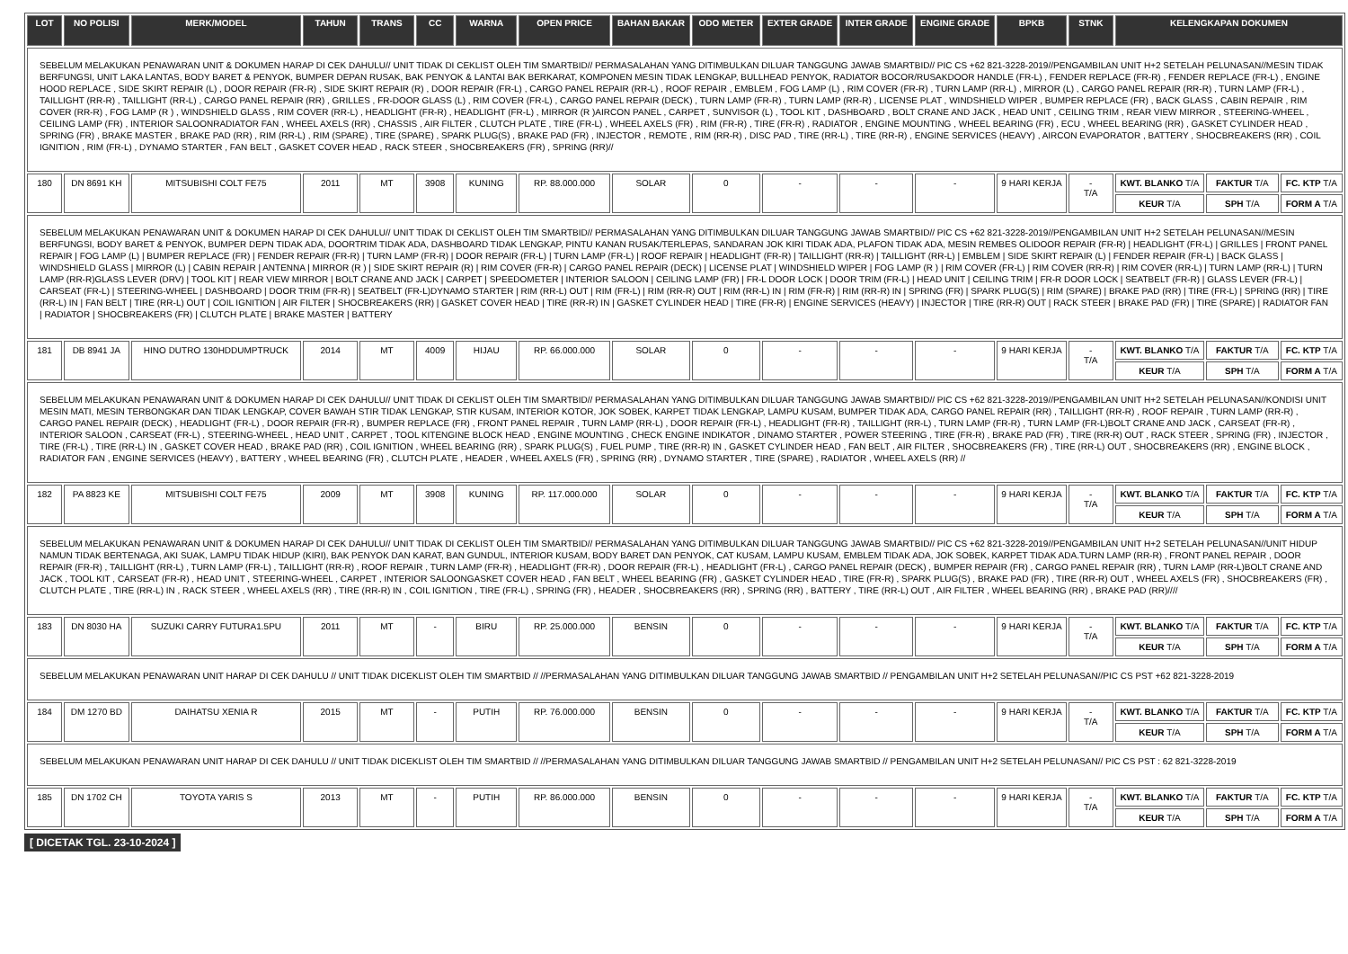| LOT | NO POLISI | MERK/MODEL | TAHUN | TRANS | CC | WARNA | OPEN PRICE | BAHAN BAKAR | ODO METER | EXTER GRADE | INTER GRADE | ENGINE GRADE | BPKB | STNK | KELENGKAPAN DOKUMEN | | |
| --- | --- | --- | --- | --- | --- | --- | --- | --- | --- | --- | --- | --- | --- | --- | --- | --- | --- |
| SEBELUM MELAKUKAN PENAWARAN UNIT & DOKUMEN HARAP DI CEK DAHULU// UNIT TIDAK DI CEKLIST OLEH TIM SMARTBID// PERMASALAHAN YANG DITIMBULKAN DILUAR TANGGUNG JAWAB SMARTBID// PIC CS +62 821-3228-2019//PENGAMBILAN UNIT H+2 SETELAH PELUNASAN//MESIN TIDAK BERFUNGSI, UNIT LAKA LANTAS, BODY BARET & PENYOK, BUMPER DEPAN RUSAK, BAK PENYOK & LANTAI BAK BERKARAT, KOMPONEN MESIN TIDAK LENGKAP, BULLHEAD PENYOK, RADIATOR BOCOR/RUSAKDOOR HANDLE (FR-L) , FENDER REPLACE (FR-R) , FENDER REPLACE (FR-L) , ENGINE HOOD REPLACE , SIDE SKIRT REPAIR (L) , DOOR REPAIR (FR-R) , SIDE SKIRT REPAIR (R) , DOOR REPAIR (FR-L) , CARGO PANEL REPAIR (RR-L) , ROOF REPAIR , EMBLEM , FOG LAMP (L) , RIM COVER (FR-R) , TURN LAMP (RR-L) , MIRROR (L) , CARGO PANEL REPAIR (RR-R) , TURN LAMP (FR-L) , TAILLIGHT (RR-R) , TAILLIGHT (RR-L) , CARGO PANEL REPAIR (RR) , GRILLES , FR-DOOR GLASS (L) , RIM COVER (FR-L) , CARGO PANEL REPAIR (DECK) , TURN LAMP (FR-R) , TURN LAMP (RR-R) , LICENSE PLAT , WINDSHIELD WIPER , BUMPER REPLACE (FR) , BACK GLASS , CABIN REPAIR , RIM COVER (RR-R) , FOG LAMP (R ) , WINDSHIELD GLASS , RIM COVER (RR-L) , HEADLIGHT (FR-R) , HEADLIGHT (FR-L) , MIRROR (R )AIRCON PANEL , CARPET , SUNVISOR (L) , TOOL KIT , DASHBOARD , BOLT CRANE AND JACK , HEAD UNIT , CEILING TRIM , REAR VIEW MIRROR , STEERING-WHEEL , CEILING LAMP (FR) , INTERIOR SALOONRADIATOR FAN , WHEEL AXELS (RR) , CHASSIS , AIR FILTER , CLUTCH PLATE , TIRE (FR-L) , WHEEL AXELS (FR) , RIM (FR-R) , TIRE (FR-R) , RADIATOR , ENGINE MOUNTING , WHEEL BEARING (FR) , ECU , WHEEL BEARING (RR) , GASKET CYLINDER HEAD , SPRING (FR) , BRAKE MASTER , BRAKE PAD (RR) , RIM (RR-L) , RIM (SPARE) , TIRE (SPARE) , SPARK PLUG(S) , BRAKE PAD (FR) , INJECTOR , REMOTE , RIM (RR-R) , DISC PAD , TIRE (RR-L) , TIRE (RR-R) , ENGINE SERVICES (HEAVY) , AIRCON EVAPORATOR , BATTERY , SHOCBREAKERS (RR) , COIL IGNITION , RIM (FR-L) , DYNAMO STARTER , FAN BELT , GASKET COVER HEAD , RACK STEER , SHOCBREAKERS (FR) , SPRING (RR)// | | | | | | | | | | | | | | | | | |
| 180 | DN 8691 KH | MITSUBISHI COLT FE75 | 2011 | MT | 3908 | KUNING | RP. 88.000.000 | SOLAR | 0 | - | - | - | 9 HARI KERJA | - T/A | KWT. BLANKO T/A | FAKTUR T/A | FC. KTP T/A |
| | | | | | | | | | | | | | | | KEUR T/A | SPH T/A | FORM A T/A |
| SEBELUM MELAKUKAN PENAWARAN UNIT & DOKUMEN HARAP DI CEK DAHULU// UNIT TIDAK DI CEKLIST OLEH TIM SMARTBID// PERMASALAHAN YANG DITIMBULKAN DILUAR TANGGUNG JAWAB SMARTBID// PIC CS +62 821-3228-2019//PENGAMBILAN UNIT H+2 SETELAH PELUNASAN//MESIN BERFUNGSI, BODY BARET & PENYOK, BUMPER DEPN TIDAK ADA, DOORTRIM TIDAK ADA, DASHBOARD TIDAK LENGKAP, PINTU KANAN RUSAK/TERLEPAS, SANDARAN JOK KIRI TIDAK ADA, PLAFON TIDAK ADA, MESIN REMBES OLIDOOR REPAIR (FR-R) / HEADLIGHT (FR-L) / GRILLES / FRONT PANEL REPAIR / FOG LAMP (L) / BUMPER REPLACE (FR) / FENDER REPAIR (FR-R) / TURN LAMP (FR-R) / DOOR REPAIR (FR-L) / TURN LAMP (FR-L) / ROOF REPAIR / HEADLIGHT (FR-R) / TAILLIGHT (RR-R) / TAILLIGHT (RR-L) / EMBLEM / SIDE SKIRT REPAIR (L) / FENDER REPAIR (FR-L) / BACK GLASS / WINDSHIELD GLASS / MIRROR (L) / CABIN REPAIR / ANTENNA / MIRROR (R ) / SIDE SKIRT REPAIR (R) / RIM COVER (FR-R) / CARGO PANEL REPAIR (DECK) / LICENSE PLAT / WINDSHIELD WIPER / FOG LAMP (R ) / RIM COVER (FR-L) / RIM COVER (RR-R) / RIM COVER (RR-L) / TURN LAMP (RR-L) / TURN LAMP (RR-R)GLASS LEVER (DRV) / TOOL KIT / REAR VIEW MIRROR / BOLT CRANE AND JACK / CARPET / SPEEDOMETER / INTERIOR SALOON / CEILING LAMP (FR) / FR-L DOOR LOCK / DOOR TRIM (FR-L) / HEAD UNIT / CEILING TRIM / FR-R DOOR LOCK / SEATBELT (FR-R) / GLASS LEVER (FR-L) / CARSEAT (FR-L) / STEERING-WHEEL / DASHBOARD / DOOR TRIM (FR-R) / SEATBELT (FR-L)DYNAMO STARTER / RIM (RR-L) OUT / RIM (FR-L) / RIM (RR-R) OUT / RIM (RR-L) IN / RIM (FR-R) / RIM (RR-R) IN / SPRING (FR) / SPARK PLUG(S) / RIM (SPARE) / BRAKE PAD (RR) / TIRE (FR-L) / SPRING (RR) / TIRE (RR-L) IN / FAN BELT / TIRE (RR-L) OUT / COIL IGNITION / AIR FILTER / SHOCBREAKERS (RR) / GASKET COVER HEAD / TIRE (RR-R) IN / GASKET CYLINDER HEAD / TIRE (FR-R) / ENGINE SERVICES (HEAVY) / INJECTOR / TIRE (RR-R) OUT / RACK STEER / BRAKE PAD (FR) / TIRE (SPARE) / RADIATOR FAN / RADIATOR / SHOCBREAKERS (FR) / CLUTCH PLATE / BRAKE MASTER / BATTERY | | | | | | | | | | | | | | | | | |
| 181 | DB 8941 JA | HINO DUTRO 130HDDUMPTRUCK | 2014 | MT | 4009 | HIJAU | RP. 66.000.000 | SOLAR | 0 | - | - | - | 9 HARI KERJA | - T/A | KWT. BLANKO T/A | FAKTUR T/A | FC. KTP T/A |
| | | | | | | | | | | | | | | | KEUR T/A | SPH T/A | FORM A T/A |
| SEBELUM MELAKUKAN PENAWARAN UNIT & DOKUMEN HARAP DI CEK DAHULU// UNIT TIDAK DI CEKLIST OLEH TIM SMARTBID// PERMASALAHAN YANG DITIMBULKAN DILUAR TANGGUNG JAWAB SMARTBID// PIC CS +62 821-3228-2019//PENGAMBILAN UNIT H+2 SETELAH PELUNASAN//KONDISI UNIT MESIN MATI, MESIN TERBONGKAR DAN TIDAK LENGKAP, COVER BAWAH STIR TIDAK LENGKAP, STIR KUSAM, INTERIOR KOTOR, JOK SOBEK, KARPET TIDAK LENGKAP, LAMPU KUSAM, BUMPER TIDAK ADA, CARGO PANEL REPAIR (RR) , TAILLIGHT (RR-R) , ROOF REPAIR , TURN LAMP (RR-R) , CARGO PANEL REPAIR (DECK) , HEADLIGHT (FR-L) , DOOR REPAIR (FR-R) , BUMPER REPLACE (FR) , FRONT PANEL REPAIR , TURN LAMP (RR-L) , DOOR REPAIR (FR-L) , HEADLIGHT (FR-R) , TAILLIGHT (RR-L) , TURN LAMP (FR-R) , TURN LAMP (FR-L)BOLT CRANE AND JACK , CARSEAT (FR-R) , INTERIOR SALOON , CARSEAT (FR-L) , STEERING-WHEEL , HEAD UNIT , CARPET , TOOL KITENGINE BLOCK HEAD , ENGINE MOUNTING , CHECK ENGINE INDIKATOR , DINAMO STARTER , POWER STEERING , TIRE (FR-R) , BRAKE PAD (FR) , TIRE (RR-R) OUT , RACK STEER , SPRING (FR) , INJECTOR , TIRE (FR-L) , TIRE (RR-L) IN , GASKET COVER HEAD , BRAKE PAD (RR) , COIL IGNITION , WHEEL BEARING (RR) , SPARK PLUG(S) , FUEL PUMP , TIRE (RR-R) IN , GASKET CYLINDER HEAD , FAN BELT , AIR FILTER , SHOCBREAKERS (FR) , TIRE (RR-L) OUT , SHOCBREAKERS (RR) , ENGINE BLOCK , RADIATOR FAN , ENGINE SERVICES (HEAVY) , BATTERY , WHEEL BEARING (FR) , CLUTCH PLATE , HEADER , WHEEL AXELS (FR) , SPRING (RR) , DYNAMO STARTER , TIRE (SPARE) , RADIATOR , WHEEL AXELS (RR) // | | | | | | | | | | | | | | | | | |
| 182 | PA 8823 KE | MITSUBISHI COLT FE75 | 2009 | MT | 3908 | KUNING | RP. 117.000.000 | SOLAR | 0 | - | - | - | 9 HARI KERJA | - T/A | KWT. BLANKO T/A | FAKTUR T/A | FC. KTP T/A |
| | | | | | | | | | | | | | | | KEUR T/A | SPH T/A | FORM A T/A |
| SEBELUM MELAKUKAN PENAWARAN UNIT & DOKUMEN HARAP DI CEK DAHULU// UNIT TIDAK DI CEKLIST OLEH TIM SMARTBID// PERMASALAHAN YANG DITIMBULKAN DILUAR TANGGUNG JAWAB SMARTBID// PIC CS +62 821-3228-2019//PENGAMBILAN UNIT H+2 SETELAH PELUNASAN//UNIT HIDUP NAMUN TIDAK BERTENAGA, AKI SUAK, LAMPU TIDAK HIDUP (KIRI), BAK PENYOK DAN KARAT, BAN GUNDUL, INTERIOR KUSAM, BODY BARET DAN PENYOK, CAT KUSAM, LAMPU KUSAM, EMBLEM TIDAK ADA, JOK SOBEK, KARPET TIDAK ADA.TURN LAMP (RR-R) , FRONT PANEL REPAIR , DOOR REPAIR (FR-R) , TAILLIGHT (RR-L) , TURN LAMP (FR-L) , TAILLIGHT (RR-R) , ROOF REPAIR , TURN LAMP (FR-R) , HEADLIGHT (FR-R) , DOOR REPAIR (FR-L) , HEADLIGHT (FR-L) , CARGO PANEL REPAIR (DECK) , BUMPER REPAIR (FR) , CARGO PANEL REPAIR (RR) , TURN LAMP (RR-L)BOLT CRANE AND JACK , TOOL KIT , CARSEAT (FR-R) , HEAD UNIT , STEERING-WHEEL , CARPET , INTERIOR SALOONGASKET COVER HEAD , FAN BELT , WHEEL BEARING (FR) , GASKET CYLINDER HEAD , TIRE (FR-R) , SPARK PLUG(S) , BRAKE PAD (FR) , TIRE (RR-R) OUT , WHEEL AXELS (FR) , SHOCBREAKERS (FR) , CLUTCH PLATE , TIRE (RR-L) IN , RACK STEER , WHEEL AXELS (RR) , TIRE (RR-R) IN , COIL IGNITION , TIRE (FR-L) , SPRING (FR) , HEADER , SHOCBREAKERS (RR) , SPRING (RR) , BATTERY , TIRE (RR-L) OUT , AIR FILTER , WHEEL BEARING (RR) , BRAKE PAD (RR)//// | | | | | | | | | | | | | | | | | |
| 183 | DN 8030 HA | SUZUKI CARRY FUTURA1.5PU | 2011 | MT | - | BIRU | RP. 25.000.000 | BENSIN | 0 | - | - | - | 9 HARI KERJA | - T/A | KWT. BLANKO T/A | FAKTUR T/A | FC. KTP T/A |
| | | | | | | | | | | | | | | | KEUR T/A | SPH T/A | FORM A T/A |
| SEBELUM MELAKUKAN PENAWARAN UNIT HARAP DI CEK DAHULU // UNIT TIDAK DICEKLIST OLEH TIM SMARTBID // //PERMASALAHAN YANG DITIMBULKAN DILUAR TANGGUNG JAWAB SMARTBID // PENGAMBILAN UNIT H+2 SETELAH PELUNASAN//PIC CS PST +62 821-3228-2019 | | | | | | | | | | | | | | | | | |
| 184 | DM 1270 BD | DAIHATSU XENIA R | 2015 | MT | - | PUTIH | RP. 76.000.000 | BENSIN | 0 | - | - | - | 9 HARI KERJA | - T/A | KWT. BLANKO T/A | FAKTUR T/A | FC. KTP T/A |
| | | | | | | | | | | | | | | | KEUR T/A | SPH T/A | FORM A T/A |
| SEBELUM MELAKUKAN PENAWARAN UNIT HARAP DI CEK DAHULU // UNIT TIDAK DICEKLIST OLEH TIM SMARTBID // //PERMASALAHAN YANG DITIMBULKAN DILUAR TANGGUNG JAWAB SMARTBID // PENGAMBILAN UNIT H+2 SETELAH PELUNASAN// PIC CS PST : 62 821-3228-2019 | | | | | | | | | | | | | | | | | |
| 185 | DN 1702 CH | TOYOTA YARIS S | 2013 | MT | - | PUTIH | RP. 86.000.000 | BENSIN | 0 | - | - | - | 9 HARI KERJA | - T/A | KWT. BLANKO T/A | FAKTUR T/A | FC. KTP T/A |
| | | | | | | | | | | | | | | | KEUR T/A | SPH T/A | FORM A T/A |
[ DICETAK TGL. 23-10-2024 ]